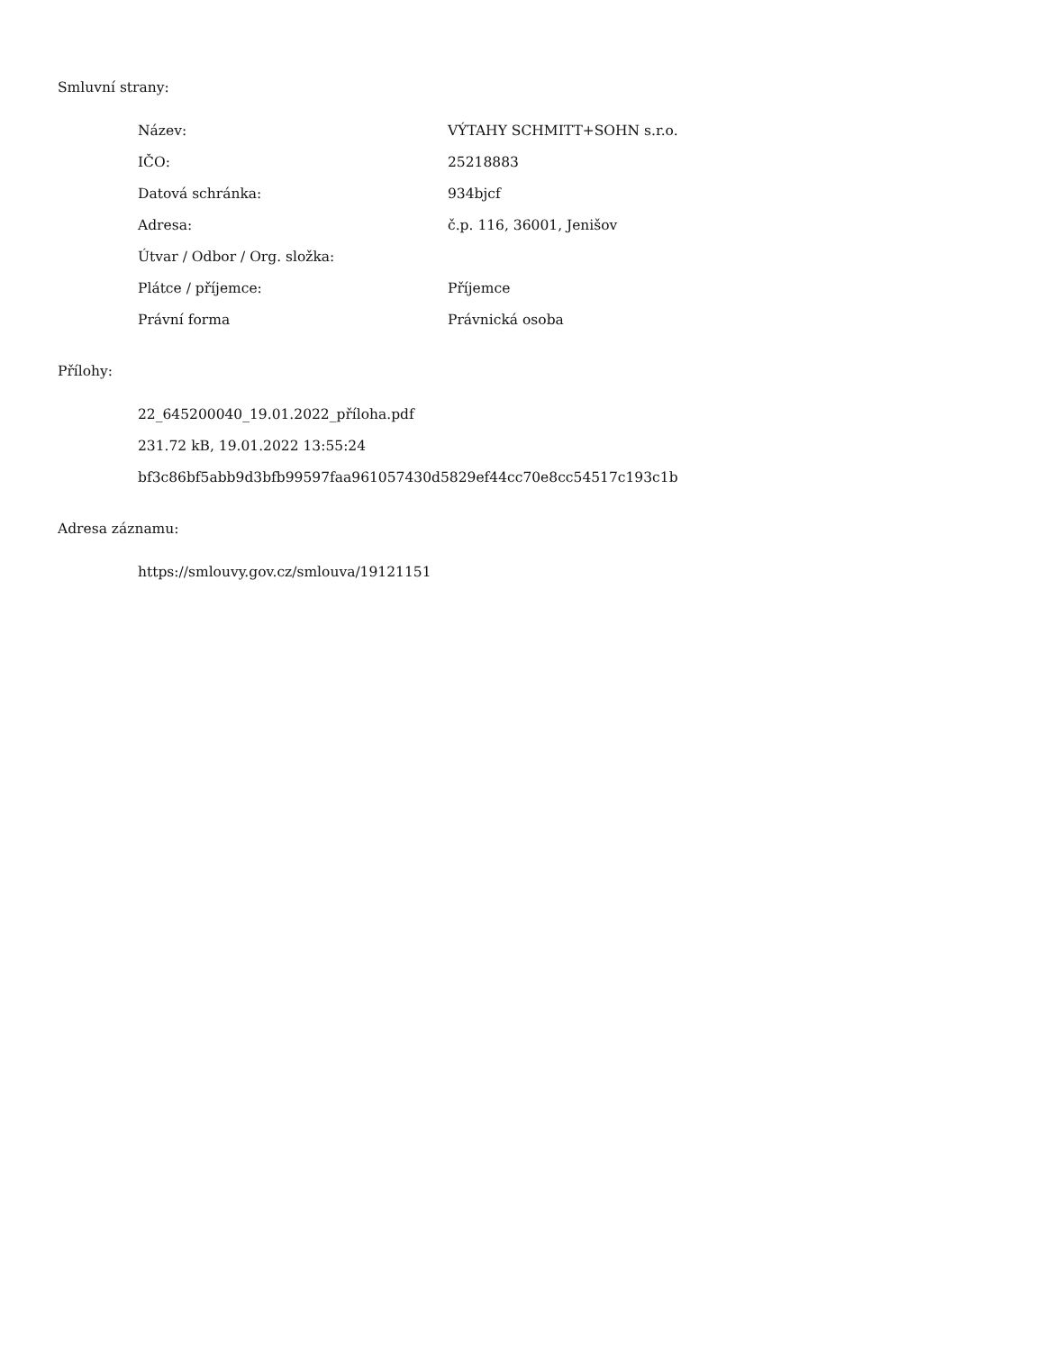Smluvní strany:
| Název: | VÝTAHY SCHMITT+SOHN s.r.o. |
| IČO: | 25218883 |
| Datová schránka: | 934bjcf |
| Adresa: | č.p. 116, 36001, Jenišov |
| Útvar / Odbor / Org. složka: | |
| Plátce / příjemce: | Příjemce |
| Právní forma | Právnická osoba |
Přílohy:
22_645200040_19.01.2022_příloha.pdf
231.72 kB, 19.01.2022 13:55:24
bf3c86bf5abb9d3bfb99597faa961057430d5829ef44cc70e8cc54517c193c1b
Adresa záznamu:
https://smlouvy.gov.cz/smlouva/19121151